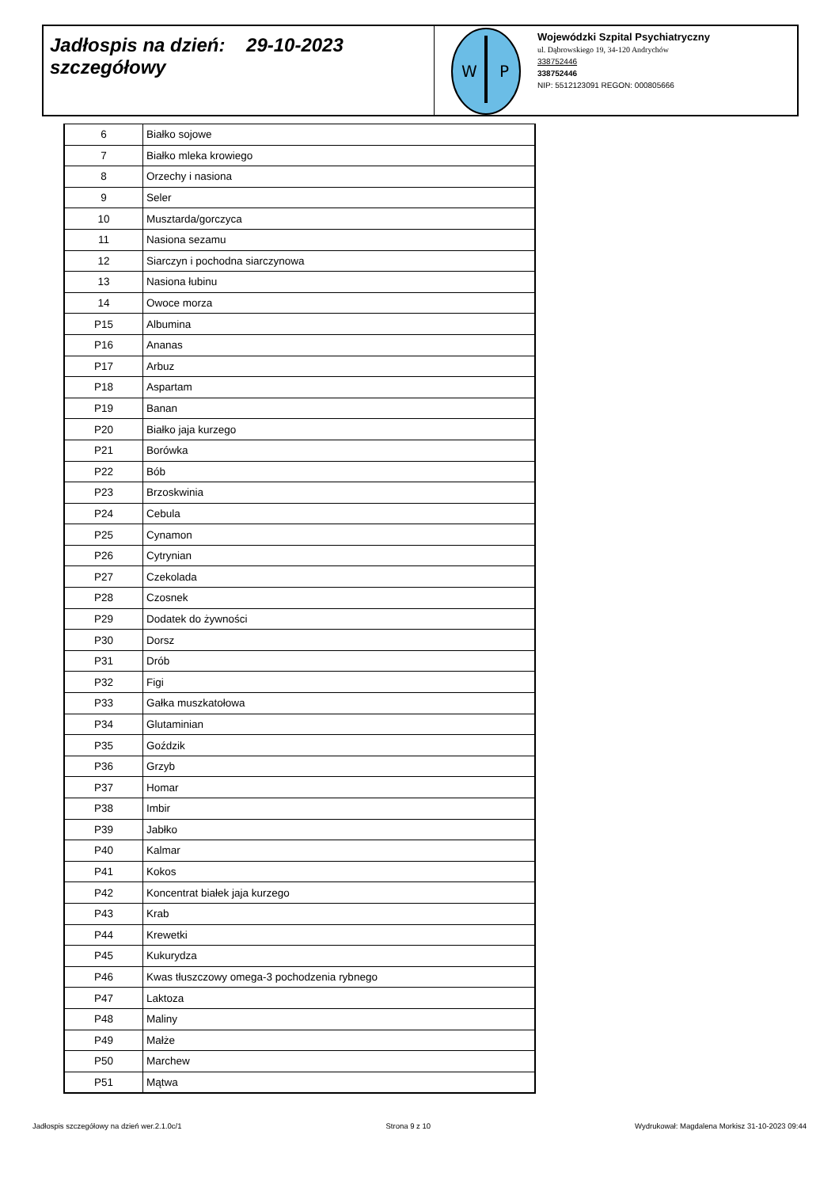Jadłospis na dzień: 29-10-2023
szczegółowy
W
P
Wojewódzki Szpital Psychiatryczny
ul. Dąbrowskiego 19, 34-120 Andrychów
338752446
338752446
NIP: 5512123091 REGON: 000805666
| 6 | Białko sojowe |
| 7 | Białko mleka krowiego |
| 8 | Orzechy i nasiona |
| 9 | Seler |
| 10 | Musztarda/gorczyca |
| 11 | Nasiona sezamu |
| 12 | Siarczyn i pochodna siarczynowa |
| 13 | Nasiona łubinu |
| 14 | Owoce morza |
| P15 | Albumina |
| P16 | Ananas |
| P17 | Arbuz |
| P18 | Aspartam |
| P19 | Banan |
| P20 | Białko jaja kurzego |
| P21 | Borówka |
| P22 | Bób |
| P23 | Brzoskwinia |
| P24 | Cebula |
| P25 | Cynamon |
| P26 | Cytrynian |
| P27 | Czekolada |
| P28 | Czosnek |
| P29 | Dodatek do żywności |
| P30 | Dorsz |
| P31 | Drób |
| P32 | Figi |
| P33 | Gałka muszkatołowa |
| P34 | Glutaminian |
| P35 | Goździk |
| P36 | Grzyb |
| P37 | Homar |
| P38 | Imbir |
| P39 | Jabłko |
| P40 | Kalmar |
| P41 | Kokos |
| P42 | Koncentrat białek jaja kurzego |
| P43 | Krab |
| P44 | Krewetki |
| P45 | Kukurydza |
| P46 | Kwas tłuszczowy omega-3 pochodzenia rybnego |
| P47 | Laktoza |
| P48 | Maliny |
| P49 | Małże |
| P50 | Marchew |
| P51 | Mątwa |
Jadłospis szczegółowy na dzień wer.2.1.0c/1 Strona 9 z 10 Wydrukował: Magdalena Morkisz 31-10-2023 09:44